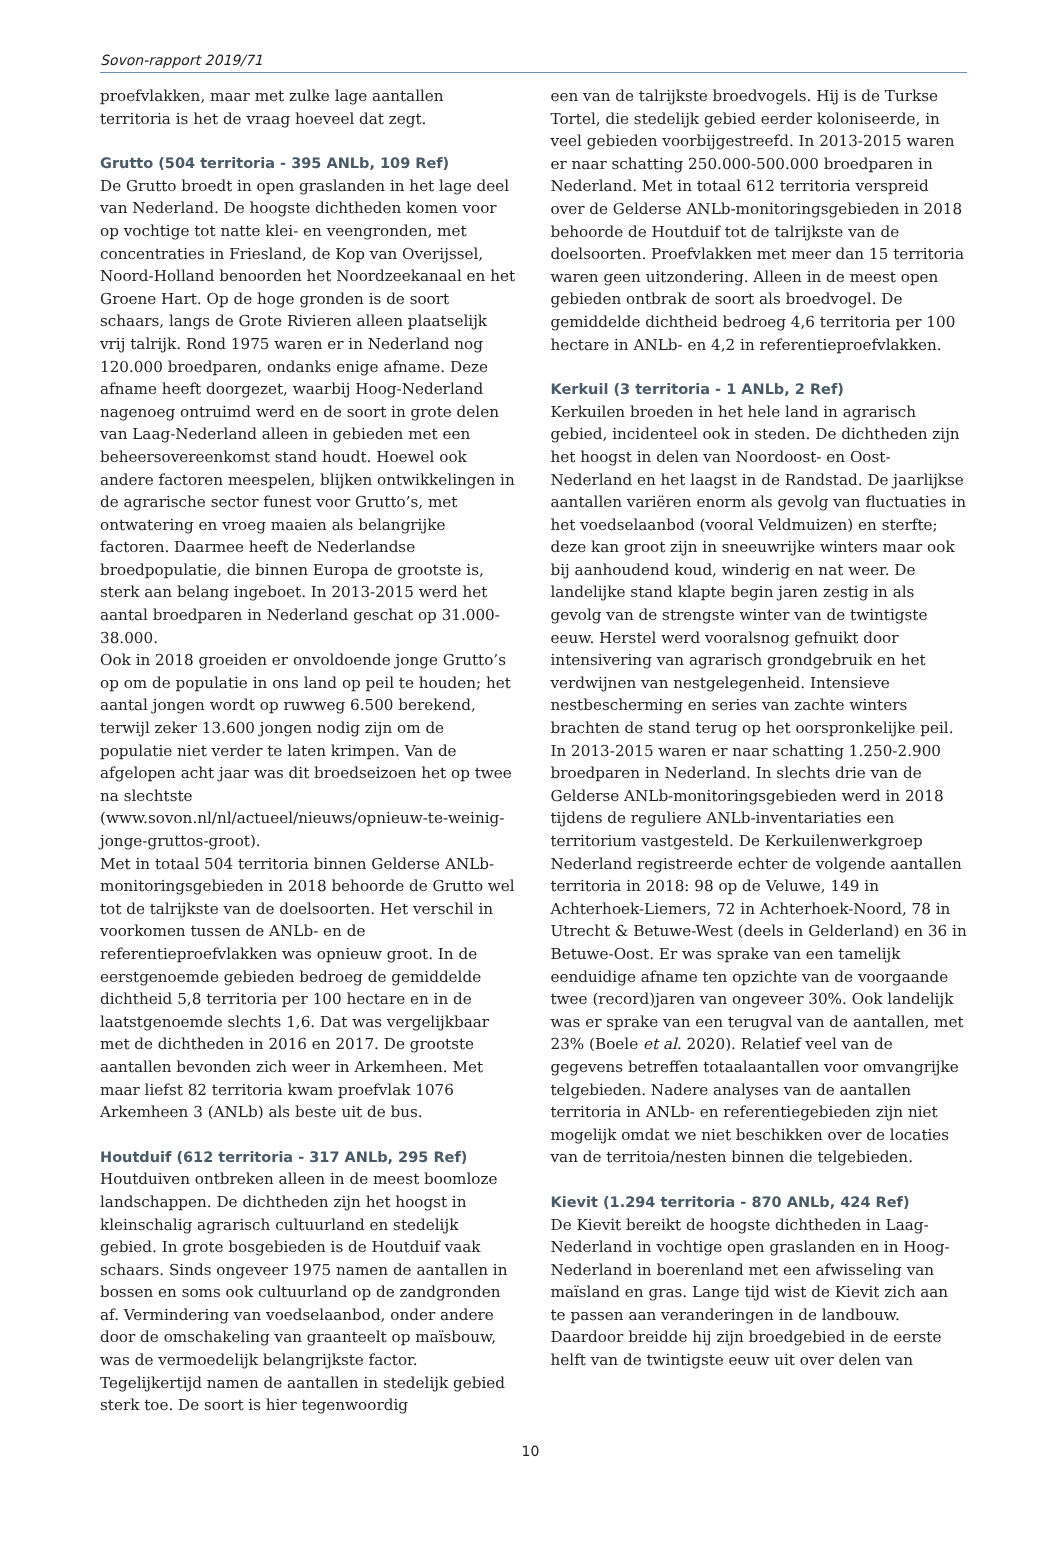Sovon-rapport 2019/71
proefvlakken, maar met zulke lage aantallen territoria is het de vraag hoeveel dat zegt.
Grutto (504 territoria - 395 ANLb, 109 Ref)
De Grutto broedt in open graslanden in het lage deel van Nederland. De hoogste dichtheden komen voor op vochtige tot natte klei- en veengronden, met concentraties in Friesland, de Kop van Overijssel, Noord-Holland benoorden het Noordzeekanaal en het Groene Hart. Op de hoge gronden is de soort schaars, langs de Grote Rivieren alleen plaatselijk vrij talrijk. Rond 1975 waren er in Nederland nog 120.000 broedparen, ondanks enige afname. Deze afname heeft doorgezet, waarbij Hoog-Nederland nagenoeg ontruimd werd en de soort in grote delen van Laag-Nederland alleen in gebieden met een beheersovereenkomst stand houdt. Hoewel ook andere factoren meespelen, blijken ontwikkelingen in de agrarische sector funest voor Grutto’s, met ontwatering en vroeg maaien als belangrijke factoren. Daarmee heeft de Nederlandse broedpopulatie, die binnen Europa de grootste is, sterk aan belang ingeboet. In 2013-2015 werd het aantal broedparen in Nederland geschat op 31.000-38.000.
Ook in 2018 groeiden er onvoldoende jonge Grutto’s op om de populatie in ons land op peil te houden; het aantal jongen wordt op ruwweg 6.500 berekend, terwijl zeker 13.600 jongen nodig zijn om de populatie niet verder te laten krimpen. Van de afgelopen acht jaar was dit broedseizoen het op twee na slechtste (www.sovon.nl/nl/actueel/nieuws/opnieuw-te-weinig-jonge-gruttos-groot).
Met in totaal 504 territoria binnen Gelderse ANLb-monitoringsgebieden in 2018 behoorde de Grutto wel tot de talrijkste van de doelsoorten. Het verschil in voorkomen tussen de ANLb- en de referentieproefvlakken was opnieuw groot. In de eerstgenoemde gebieden bedroeg de gemiddelde dichtheid 5,8 territoria per 100 hectare en in de laatstgenoemde slechts 1,6. Dat was vergelijkbaar met de dichtheden in 2016 en 2017. De grootste aantallen bevonden zich weer in Arkemheen. Met maar liefst 82 territoria kwam proefvlak 1076 Arkemheen 3 (ANLb) als beste uit de bus.
Houtduif (612 territoria - 317 ANLb, 295 Ref)
Houtduiven ontbreken alleen in de meest boomloze landschappen. De dichtheden zijn het hoogst in kleinschalig agrarisch cultuurland en stedelijk gebied. In grote bosgebieden is de Houtduif vaak schaars. Sinds ongeveer 1975 namen de aantallen in bossen en soms ook cultuurland op de zandgronden af. Vermindering van voedselaanbod, onder andere door de omschakeling van graanteelt op maïsbouw, was de vermoedelijk belangrijkste factor. Tegelijkertijd namen de aantallen in stedelijk gebied sterk toe. De soort is hier tegenwoordig
een van de talrijkste broedvogels. Hij is de Turkse Tortel, die stedelijk gebied eerder koloniseerde, in veel gebieden voorbijgestreefd. In 2013-2015 waren er naar schatting 250.000-500.000 broedparen in Nederland. Met in totaal 612 territoria verspreid over de Gelderse ANLb-monitoringsgebieden in 2018 behoorde de Houtduif tot de talrijkste van de doelsoorten. Proefvlakken met meer dan 15 territoria waren geen uitzondering. Alleen in de meest open gebieden ontbrak de soort als broedvogel. De gemiddelde dichtheid bedroeg 4,6 territoria per 100 hectare in ANLb- en 4,2 in referentieproefvlakken.
Kerkuil (3 territoria - 1 ANLb, 2 Ref)
Kerkuilen broeden in het hele land in agrarisch gebied, incidenteel ook in steden. De dichtheden zijn het hoogst in delen van Noordoost- en Oost-Nederland en het laagst in de Randstad. De jaarlijkse aantallen variëren enorm als gevolg van fluctuaties in het voedselaanbod (vooral Veldmuizen) en sterfte; deze kan groot zijn in sneeuwrijke winters maar ook bij aanhoudend koud, winderig en nat weer. De landelijke stand klapte begin jaren zestig in als gevolg van de strengste winter van de twintigste eeuw. Herstel werd vooralsnog gefnuikt door intensivering van agrarisch grondgebruik en het verdwijnen van nestgelegenheid. Intensieve nestbescherming en series van zachte winters brachten de stand terug op het oorspronkelijke peil. In 2013-2015 waren er naar schatting 1.250-2.900 broedparen in Nederland. In slechts drie van de Gelderse ANLb-monitoringsgebieden werd in 2018 tijdens de reguliere ANLb-inventariaties een territorium vastgesteld. De Kerkuilenwerkgroep Nederland registreerde echter de volgende aantallen territoria in 2018: 98 op de Veluwe, 149 in Achterhoek-Liemers, 72 in Achterhoek-Noord, 78 in Utrecht & Betuwe-West (deels in Gelderland) en 36 in Betuwe-Oost. Er was sprake van een tamelijk eenduidige afname ten opzichte van de voorgaande twee (record)jaren van ongeveer 30%. Ook landelijk was er sprake van een terugval van de aantallen, met 23% (Boele et al. 2020). Relatief veel van de gegevens betreffen totaalaantallen voor omvangrijke telgebieden. Nadere analyses van de aantallen territoria in ANLb- en referentiegebieden zijn niet mogelijk omdat we niet beschikken over de locaties van de territoia/nesten binnen die telgebieden.
Kievit (1.294 territoria - 870 ANLb, 424 Ref)
De Kievit bereikt de hoogste dichtheden in Laag-Nederland in vochtige open graslanden en in Hoog-Nederland in boerenland met een afwisseling van maïsland en gras. Lange tijd wist de Kievit zich aan te passen aan veranderingen in de landbouw. Daardoor breidde hij zijn broedgebied in de eerste helft van de twintigste eeuw uit over delen van
10